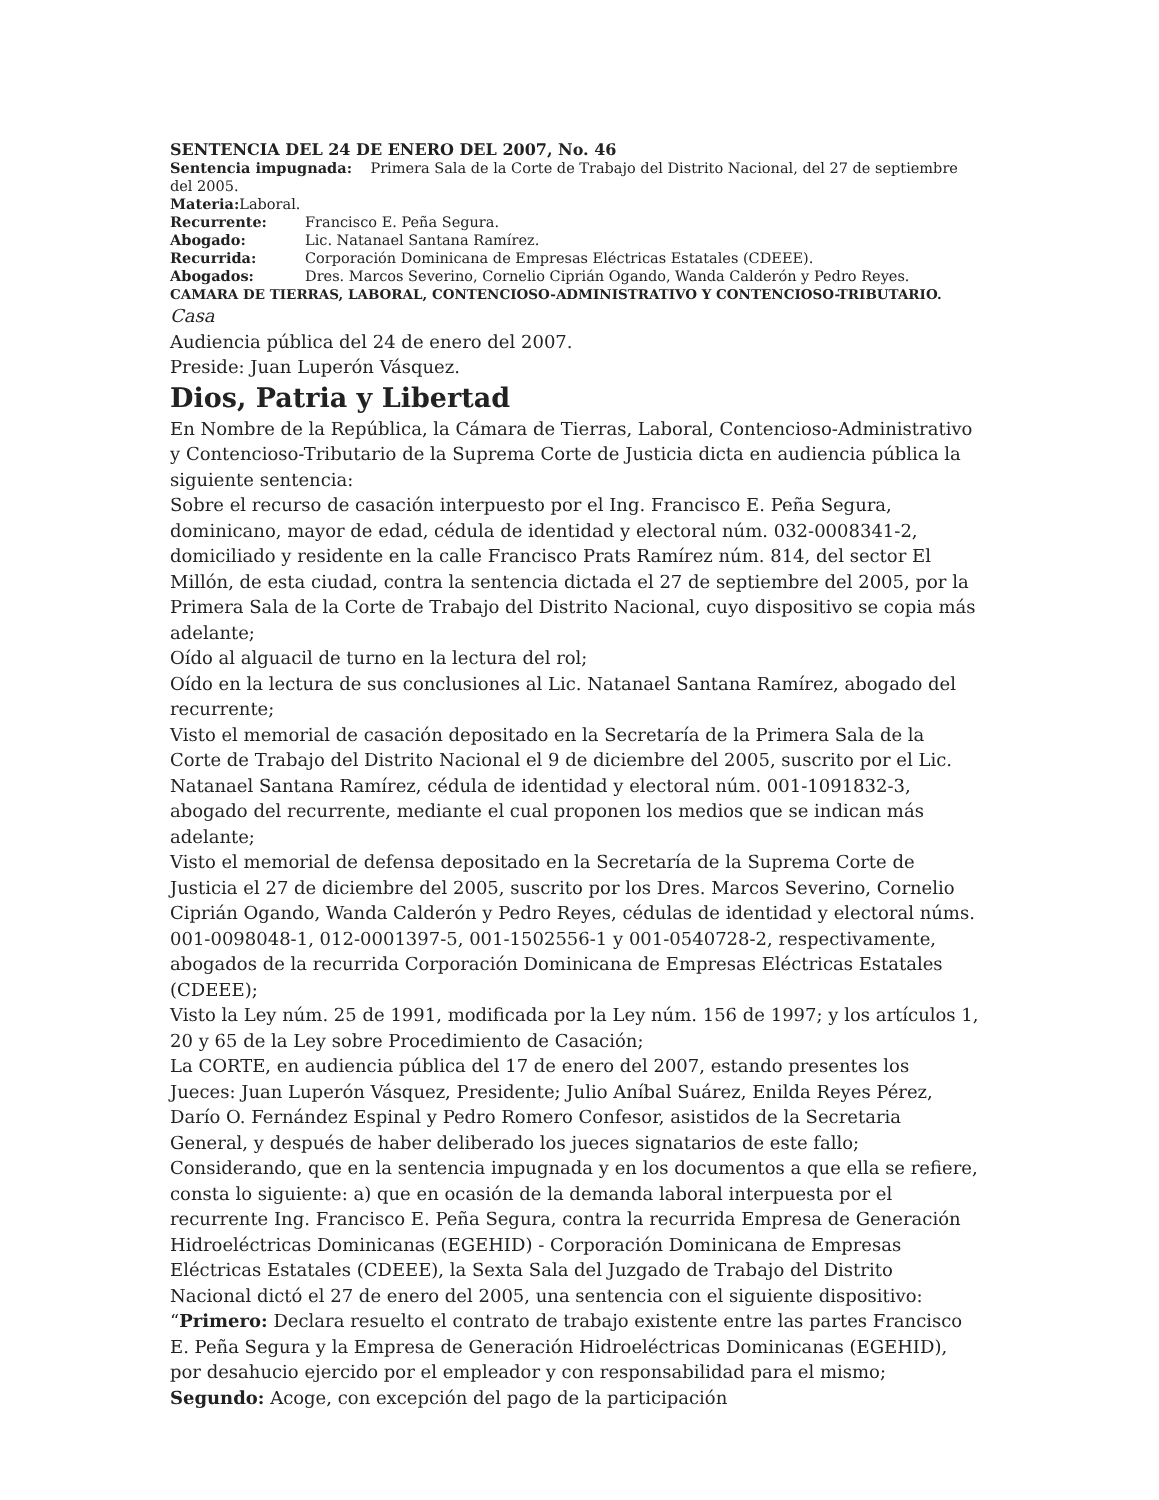SENTENCIA DEL 24 DE ENERO DEL 2007, No. 46
Sentencia impugnada: Primera Sala de la Corte de Trabajo del Distrito Nacional, del 27 de septiembre del 2005.
Materia: Laboral.
Recurrente: Francisco E. Peña Segura.
Abogado: Lic. Natanael Santana Ramírez.
Recurrida: Corporación Dominicana de Empresas Eléctricas Estatales (CDEEE).
Abogados: Dres. Marcos Severino, Cornelio Ciprián Ogando, Wanda Calderón y Pedro Reyes.
CAMARA DE TIERRAS, LABORAL, CONTENCIOSO-ADMINISTRATIVO Y CONTENCIOSO-TRIBUTARIO.
Casa
Audiencia pública del 24 de enero del 2007.
Preside: Juan Luperón Vásquez.
Dios, Patria y Libertad
En Nombre de la República, la Cámara de Tierras, Laboral, Contencioso-Administrativo y Contencioso-Tributario de la Suprema Corte de Justicia dicta en audiencia pública la siguiente sentencia:
Sobre el recurso de casación interpuesto por el Ing. Francisco E. Peña Segura, dominicano, mayor de edad, cédula de identidad y electoral núm. 032-0008341-2, domiciliado y residente en la calle Francisco Prats Ramírez núm. 814, del sector El Millón, de esta ciudad, contra la sentencia dictada el 27 de septiembre del 2005, por la Primera Sala de la Corte de Trabajo del Distrito Nacional, cuyo dispositivo se copia más adelante;
Oído al alguacil de turno en la lectura del rol;
Oído en la lectura de sus conclusiones al Lic. Natanael Santana Ramírez, abogado del recurrente;
Visto el memorial de casación depositado en la Secretaría de la Primera Sala de la Corte de Trabajo del Distrito Nacional el 9 de diciembre del 2005, suscrito por el Lic. Natanael Santana Ramírez, cédula de identidad y electoral núm. 001-1091832-3, abogado del recurrente, mediante el cual proponen los medios que se indican más adelante;
Visto el memorial de defensa depositado en la Secretaría de la Suprema Corte de Justicia el 27 de diciembre del 2005, suscrito por los Dres. Marcos Severino, Cornelio Ciprián Ogando, Wanda Calderón y Pedro Reyes, cédulas de identidad y electoral núms. 001-0098048-1, 012-0001397-5, 001-1502556-1 y 001-0540728-2, respectivamente, abogados de la recurrida Corporación Dominicana de Empresas Eléctricas Estatales (CDEEE);
Visto la Ley núm. 25 de 1991, modificada por la Ley núm. 156 de 1997; y los artículos 1, 20 y 65 de la Ley sobre Procedimiento de Casación;
La CORTE, en audiencia pública del 17 de enero del 2007, estando presentes los Jueces: Juan Luperón Vásquez, Presidente; Julio Aníbal Suárez, Enilda Reyes Pérez, Darío O. Fernández Espinal y Pedro Romero Confesor, asistidos de la Secretaria General, y después de haber deliberado los jueces signatarios de este fallo;
Considerando, que en la sentencia impugnada y en los documentos a que ella se refiere, consta lo siguiente: a) que en ocasión de la demanda laboral interpuesta por el recurrente Ing. Francisco E. Peña Segura, contra la recurrida Empresa de Generación Hidroeléctricas Dominicanas (EGEHID) - Corporación Dominicana de Empresas Eléctricas Estatales (CDEEE), la Sexta Sala del Juzgado de Trabajo del Distrito Nacional dictó el 27 de enero del 2005, una sentencia con el siguiente dispositivo: “Primero: Declara resuelto el contrato de trabajo existente entre las partes Francisco E. Peña Segura y la Empresa de Generación Hidroeléctricas Dominicanas (EGEHID), por desahucio ejercido por el empleador y con responsabilidad para el mismo; Segundo: Acoge, con excepción del pago de la participación